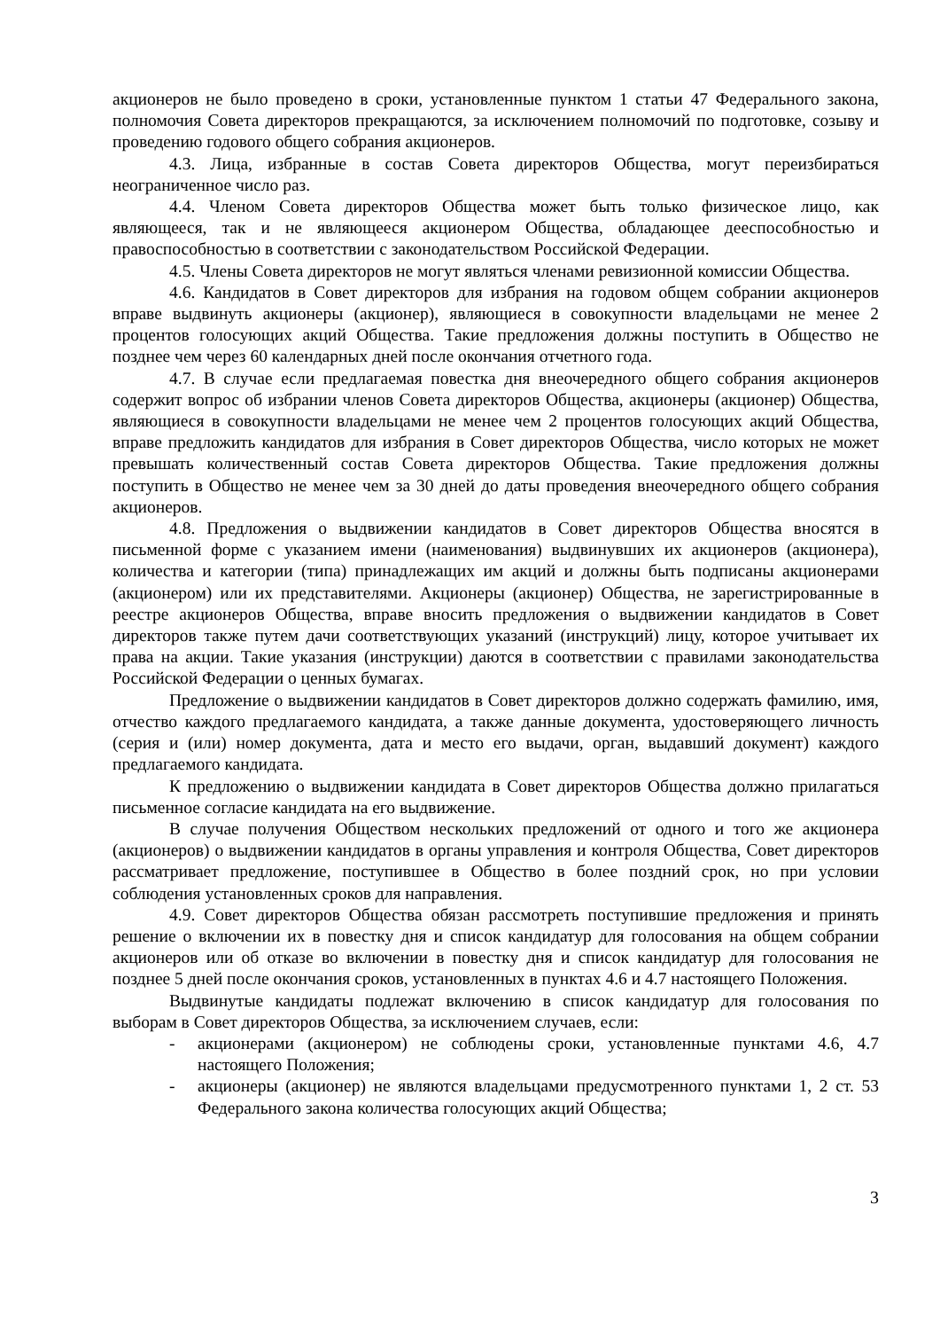акционеров не было проведено в сроки, установленные пунктом 1 статьи 47 Федерального закона, полномочия Совета директоров прекращаются, за исключением полномочий по подготовке, созыву и проведению годового общего собрания акционеров.
4.3. Лица, избранные в состав Совета директоров Общества, могут переизбираться неограниченное число раз.
4.4. Членом Совета директоров Общества может быть только физическое лицо, как являющееся, так и не являющееся акционером Общества, обладающее дееспособностью и правоспособностью в соответствии с законодательством Российской Федерации.
4.5. Члены Совета директоров не могут являться членами ревизионной комиссии Общества.
4.6. Кандидатов в Совет директоров для избрания на годовом общем собрании акционеров вправе выдвинуть акционеры (акционер), являющиеся в совокупности владельцами не менее 2 процентов голосующих акций Общества. Такие предложения должны поступить в Общество не позднее чем через 60 календарных дней после окончания отчетного года.
4.7. В случае если предлагаемая повестка дня внеочередного общего собрания акционеров содержит вопрос об избрании членов Совета директоров Общества, акционеры (акционер) Общества, являющиеся в совокупности владельцами не менее чем 2 процентов голосующих акций Общества, вправе предложить кандидатов для избрания в Совет директоров Общества, число которых не может превышать количественный состав Совета директоров Общества. Такие предложения должны поступить в Общество не менее чем за 30 дней до даты проведения внеочередного общего собрания акционеров.
4.8. Предложения о выдвижении кандидатов в Совет директоров Общества вносятся в письменной форме с указанием имени (наименования) выдвинувших их акционеров (акционера), количества и категории (типа) принадлежащих им акций и должны быть подписаны акционерами (акционером) или их представителями. Акционеры (акционер) Общества, не зарегистрированные в реестре акционеров Общества, вправе вносить предложения о выдвижении кандидатов в Совет директоров также путем дачи соответствующих указаний (инструкций) лицу, которое учитывает их права на акции. Такие указания (инструкции) даются в соответствии с правилами законодательства Российской Федерации о ценных бумагах.
Предложение о выдвижении кандидатов в Совет директоров должно содержать фамилию, имя, отчество каждого предлагаемого кандидата, а также данные документа, удостоверяющего личность (серия и (или) номер документа, дата и место его выдачи, орган, выдавший документ) каждого предлагаемого кандидата.
К предложению о выдвижении кандидата в Совет директоров Общества должно прилагаться письменное согласие кандидата на его выдвижение.
В случае получения Обществом нескольких предложений от одного и того же акционера (акционеров) о выдвижении кандидатов в органы управления и контроля Общества, Совет директоров рассматривает предложение, поступившее в Общество в более поздний срок, но при условии соблюдения установленных сроков для направления.
4.9. Совет директоров Общества обязан рассмотреть поступившие предложения и принять решение о включении их в повестку дня и список кандидатур для голосования на общем собрании акционеров или об отказе во включении в повестку дня и список кандидатур для голосования не позднее 5 дней после окончания сроков, установленных в пунктах 4.6 и 4.7 настоящего Положения.
Выдвинутые кандидаты подлежат включению в список кандидатур для голосования по выборам в Совет директоров Общества, за исключением случаев, если:
- акционерами (акционером) не соблюдены сроки, установленные пунктами 4.6, 4.7 настоящего Положения;
- акционеры (акционер) не являются владельцами предусмотренного пунктами 1, 2 ст. 53 Федерального закона количества голосующих акций Общества;
3